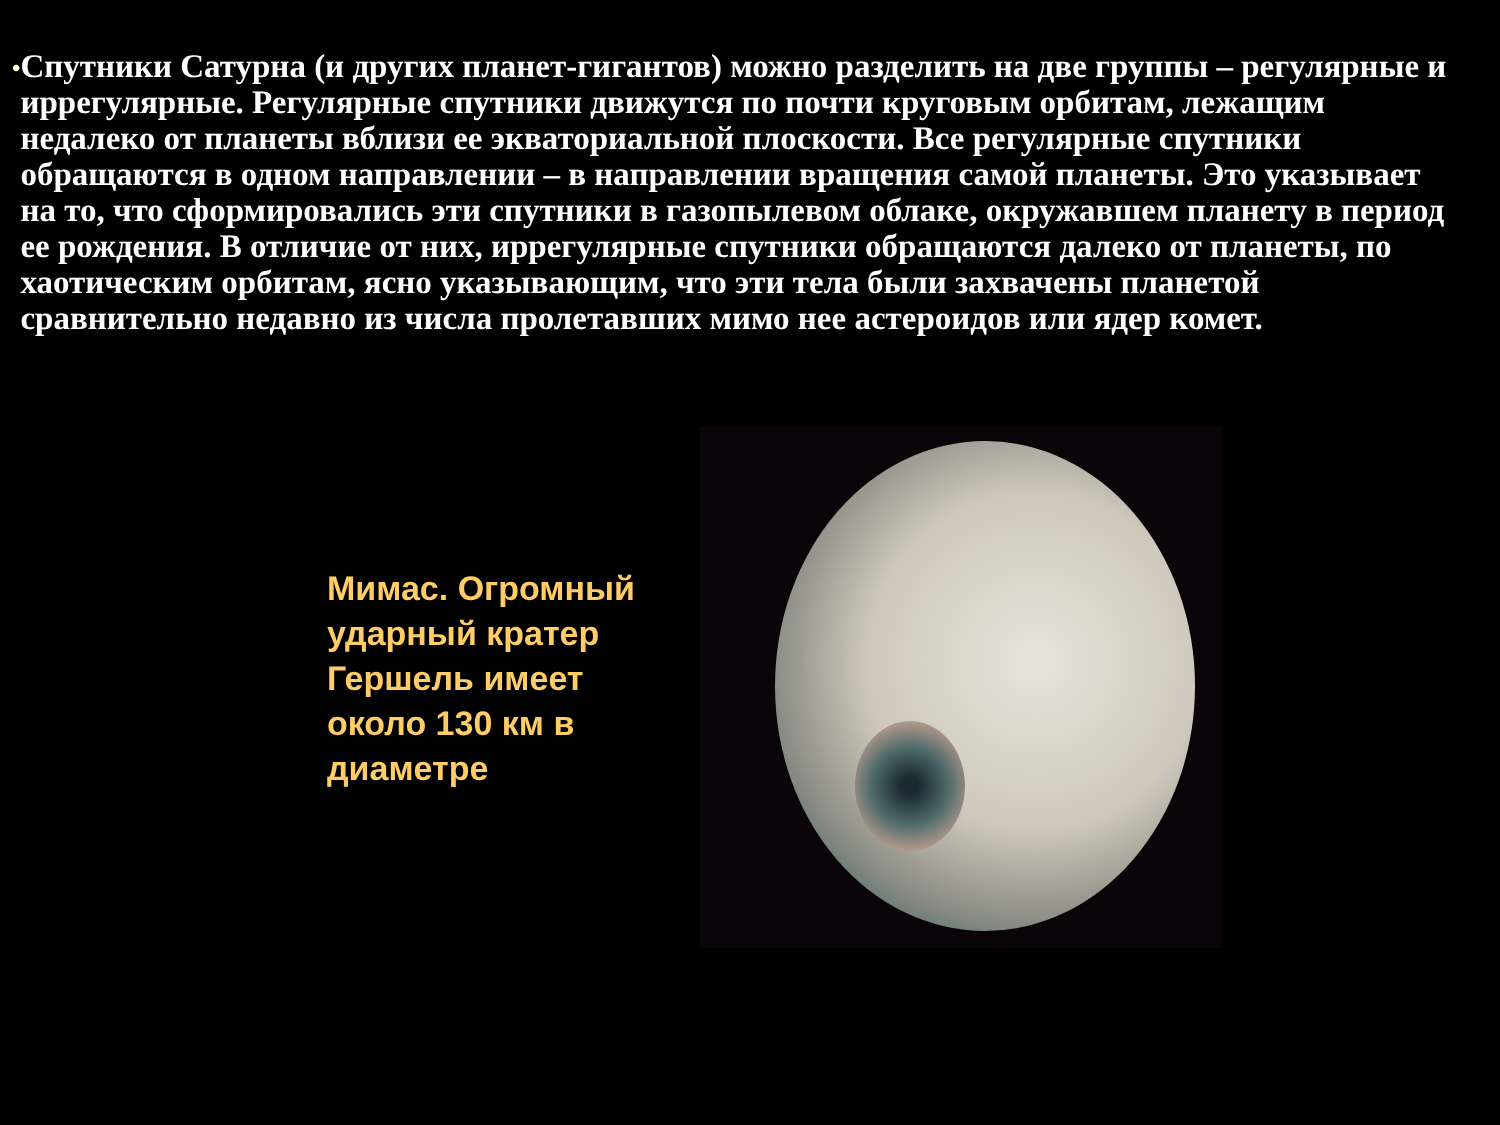•
Спутники Сатурна (и других планет-гигантов) можно разделить на две группы – регулярные и иррегулярные. Регулярные спутники движутся по почти круговым орбитам, лежащим недалеко от планеты вблизи ее экваториальной плоскости. Все регулярные спутники обращаются в одном направлении – в направлении вращения самой планеты. Это указывает на то, что сформировались эти спутники в газопылевом облаке, окружавшем планету в период ее рождения. В отличие от них, иррегулярные спутники обращаются далеко от планеты, по хаотическим орбитам, ясно указывающим, что эти тела были захвачены планетой сравнительно недавно из числа пролетавших мимо нее астероидов или ядер комет.
Мимас. Огромный ударный кратер Гершель имеет около 130 км в диаметре